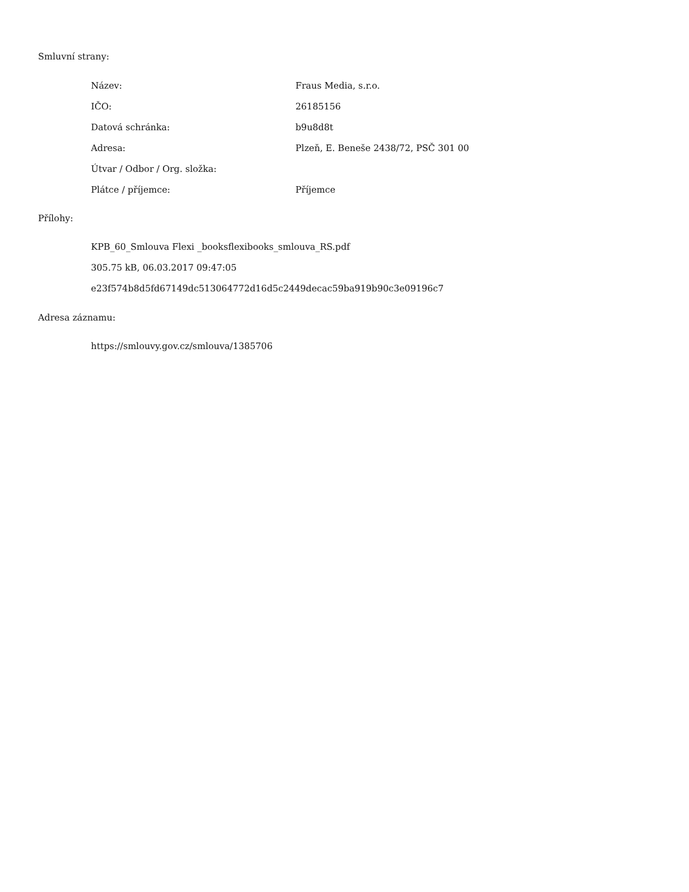Smluvní strany:
| Název: | Fraus Media, s.r.o. |
| IČO: | 26185156 |
| Datová schránka: | b9u8d8t |
| Adresa: | Plzeň, E. Beneše 2438/72, PSČ 301 00 |
| Útvar / Odbor / Org. složka: | |
| Plátce / příjemce: | Příjemce |
Přílohy:
KPB_60_Smlouva Flexi _booksflexibooks_smlouva_RS.pdf
305.75 kB, 06.03.2017 09:47:05
e23f574b8d5fd67149dc513064772d16d5c2449decac59ba919b90c3e09196c7
Adresa záznamu:
https://smlouvy.gov.cz/smlouva/1385706